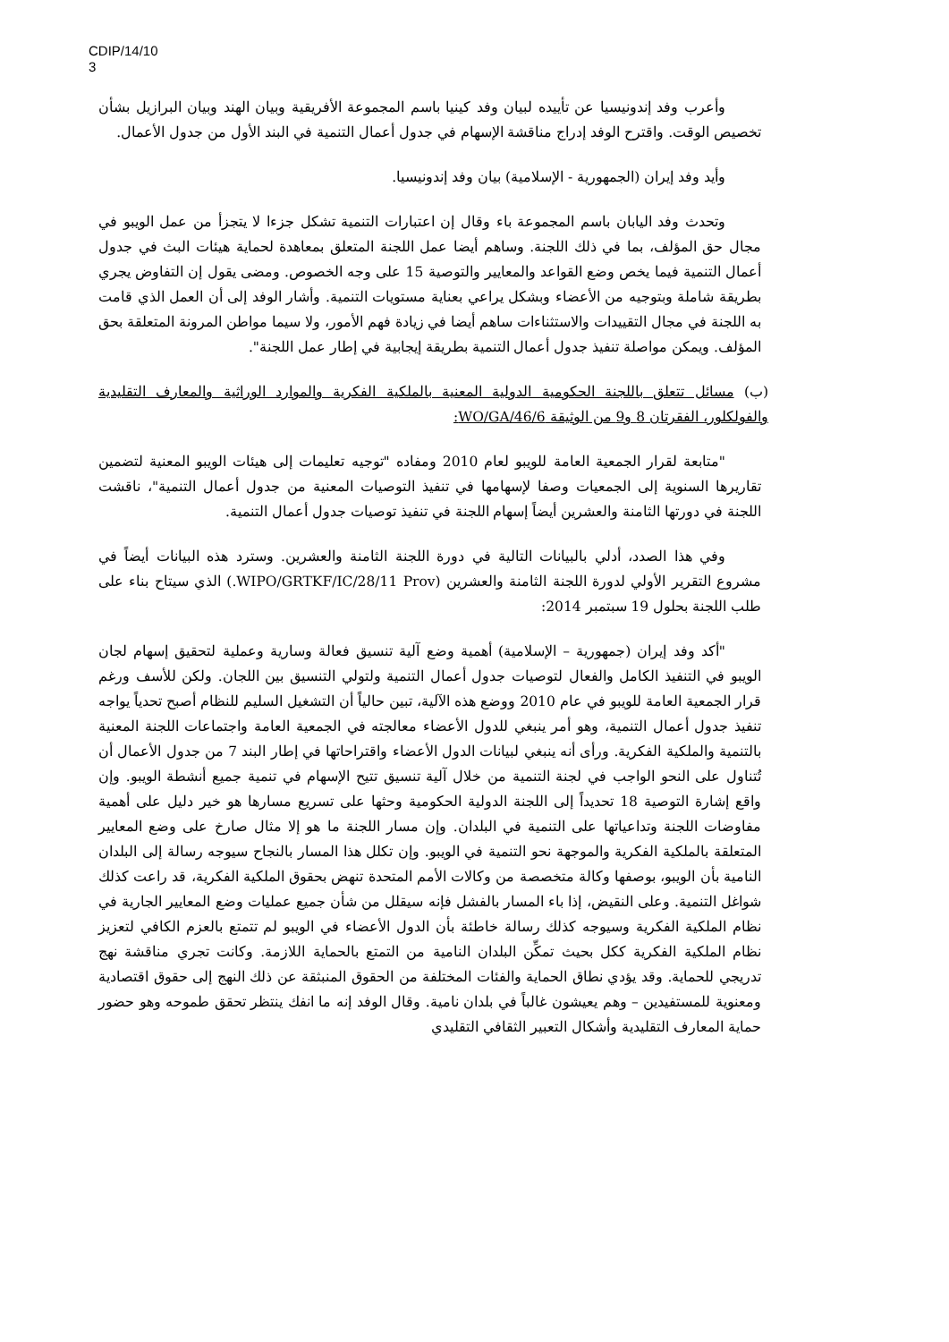CDIP/14/10
3
وأعرب وفد إندونيسيا عن تأييده لبيان وفد كينيا باسم المجموعة الأفريقية وبيان الهند وبيان البرازيل بشأن تخصيص الوقت. واقترح الوفد إدراج مناقشة الإسهام في جدول أعمال التنمية في البند الأول من جدول الأعمال.
وأيد وفد إيران (الجمهورية - الإسلامية) بيان وفد إندونيسيا.
وتحدث وفد اليابان باسم المجموعة باء وقال إن اعتبارات التنمية تشكل جزءا لا يتجزأ من عمل الويبو في مجال حق المؤلف، بما في ذلك اللجنة. وساهم أيضا عمل اللجنة المتعلق بمعاهدة لحماية هيئات البث في جدول أعمال التنمية فيما يخص وضع القواعد والمعايير والتوصية 15 على وجه الخصوص. ومضى يقول إن التفاوض يجري بطريقة شاملة وبتوجيه من الأعضاء وبشكل يراعي بعناية مستويات التنمية. وأشار الوفد إلى أن العمل الذي قامت به اللجنة في مجال التقييدات والاستثناءات ساهم أيضا في زيادة فهم الأمور، ولا سيما مواطن المرونة المتعلقة بحق المؤلف. ويمكن مواصلة تنفيذ جدول أعمال التنمية بطريقة إيجابية في إطار عمل اللجنة".
(ب) مسائل تتعلق باللجنة الحكومية الدولية المعنية بالملكية الفكرية والموارد الوراثية والمعارف التقليدية والفولكلور، الفقرتان 8 و9 من الوثيقة WO/GA/46/6:
"متابعة لقرار الجمعية العامة للويبو لعام 2010 ومفاده "توجيه تعليمات إلى هيئات الويبو المعنية لتضمين تقاريرها السنوية إلى الجمعيات وصفا لإسهامها في تنفيذ التوصيات المعنية من جدول أعمال التنمية"، ناقشت اللجنة في دورتها الثامنة والعشرين أيضاً إسهام اللجنة في تنفيذ توصيات جدول أعمال التنمية.
وفي هذا الصدد، أدلي بالبيانات التالية في دورة اللجنة الثامنة والعشرين. وسترد هذه البيانات أيضاً في مشروع التقرير الأولي لدورة اللجنة الثامنة والعشرين (WIPO/GRTKF/IC/28/11 Prov.) الذي سيتاح بناء على طلب اللجنة بحلول 19 سبتمبر 2014:
"أكد وفد إيران (جمهورية – الإسلامية) أهمية وضع آلية تنسيق فعالة وسارية وعملية لتحقيق إسهام لجان الويبو في التنفيذ الكامل والفعال لتوصيات جدول أعمال التنمية ولتولي التنسيق بين اللجان. ولكن للأسف ورغم قرار الجمعية العامة للويبو في عام 2010 ووضع هذه الآلية، تبين حالياً أن التشغيل السليم للنظام أصبح تحدياً يواجه تنفيذ جدول أعمال التنمية، وهو أمر ينبغي للدول الأعضاء معالجته في الجمعية العامة واجتماعات اللجنة المعنية بالتنمية والملكية الفكرية. ورأى أنه ينبغي لبيانات الدول الأعضاء واقتراحاتها في إطار البند 7 من جدول الأعمال أن تُتناول على النحو الواجب في لجنة التنمية من خلال آلية تنسيق تتيح الإسهام في تنمية جميع أنشطة الويبو. وإن واقع إشارة التوصية 18 تحديداً إلى اللجنة الدولية الحكومية وحثها على تسريع مسارها هو خير دليل على أهمية مفاوضات اللجنة وتداعياتها على التنمية في البلدان. وإن مسار اللجنة ما هو إلا مثال صارخ على وضع المعايير المتعلقة بالملكية الفكرية والموجهة نحو التنمية في الويبو. وإن تكلل هذا المسار بالنجاح سيوجه رسالة إلى البلدان النامية بأن الويبو، بوصفها وكالة متخصصة من وكالات الأمم المتحدة تنهض بحقوق الملكية الفكرية، قد راعت كذلك شواغل التنمية. وعلى النقيض، إذا باء المسار بالفشل فإنه سيقلل من شأن جميع عمليات وضع المعايير الجارية في نظام الملكية الفكرية وسيوجه كذلك رسالة خاطئة بأن الدول الأعضاء في الويبو لم تتمتع بالعزم الكافي لتعزيز نظام الملكية الفكرية ككل بحيث تمكِّن البلدان النامية من التمتع بالحماية اللازمة. وكانت تجري مناقشة نهج تدريجي للحماية. وقد يؤدي نطاق الحماية والفئات المختلفة من الحقوق المنبثقة عن ذلك النهج إلى حقوق اقتصادية ومعنوية للمستفيدين – وهم يعيشون غالباً في بلدان نامية. وقال الوفد إنه ما انفك ينتظر تحقق طموحه وهو حضور حماية المعارف التقليدية وأشكال التعبير الثقافي التقليدي